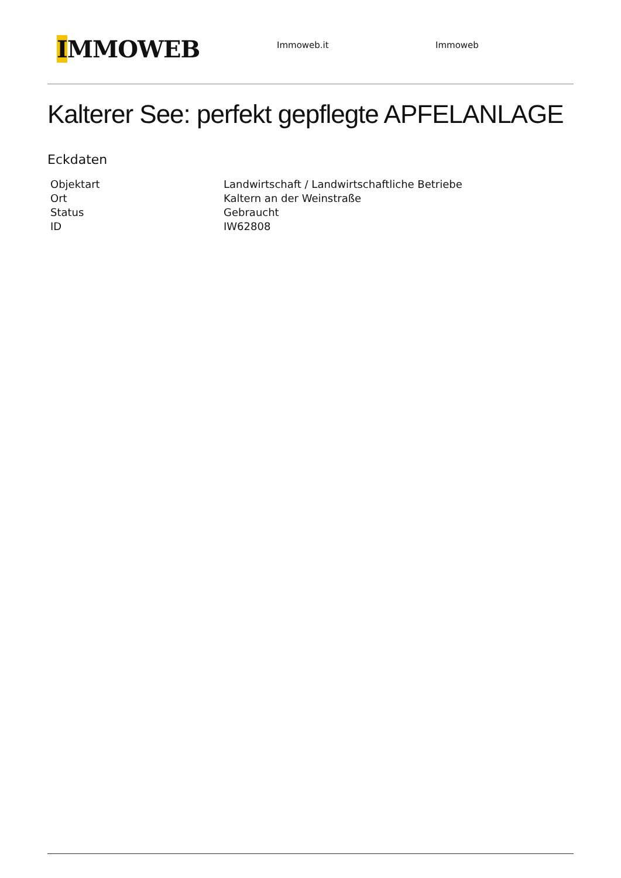IMMOWEB
Immoweb.it Immoweb
Kalterer See: perfekt gepflegte APFELANLAGE
Eckdaten
| Objektart | Landwirtschaft / Landwirtschaftliche Betriebe |
| Ort | Kaltern an der Weinstraße |
| Status | Gebraucht |
| ID | IW62808 |